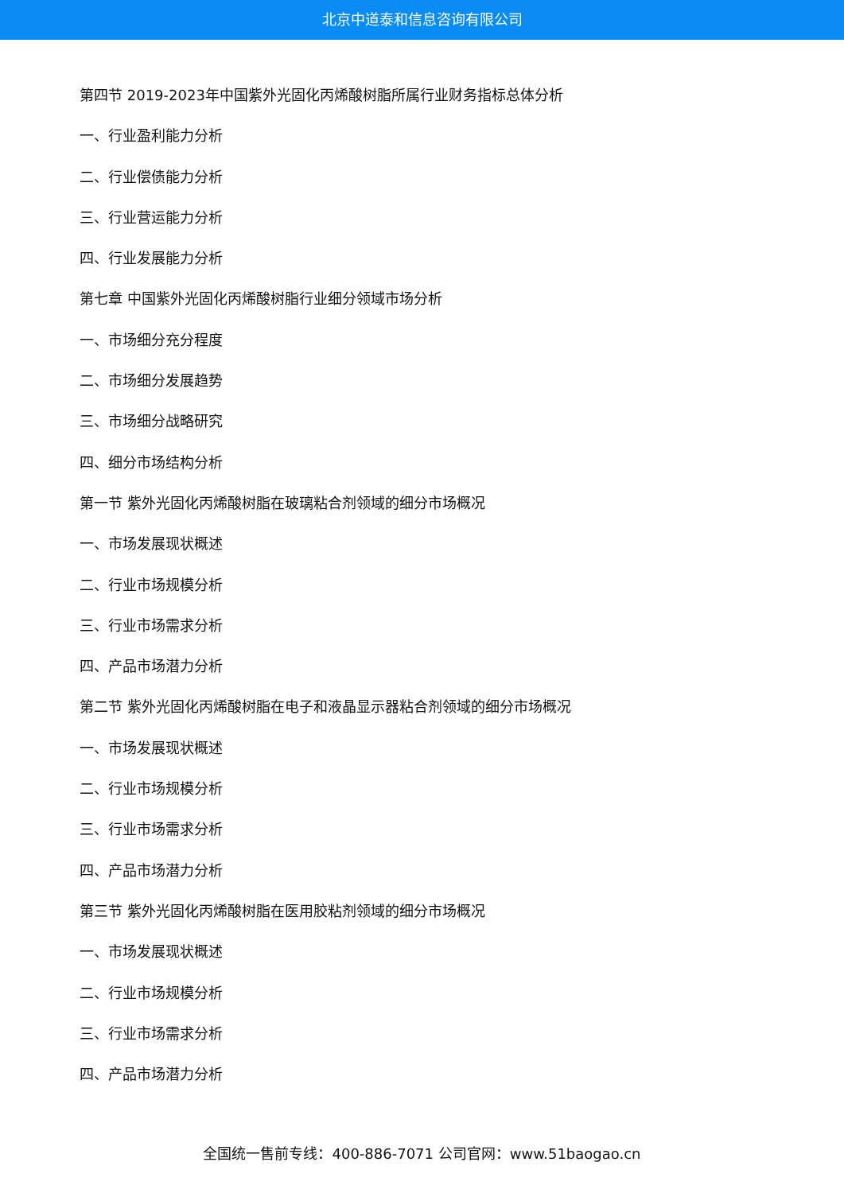北京中道泰和信息咨询有限公司
第四节 2019-2023年中国紫外光固化丙烯酸树脂所属行业财务指标总体分析
一、行业盈利能力分析
二、行业偿债能力分析
三、行业营运能力分析
四、行业发展能力分析
第七章 中国紫外光固化丙烯酸树脂行业细分领域市场分析
一、市场细分充分程度
二、市场细分发展趋势
三、市场细分战略研究
四、细分市场结构分析
第一节 紫外光固化丙烯酸树脂在玻璃粘合剂领域的细分市场概况
一、市场发展现状概述
二、行业市场规模分析
三、行业市场需求分析
四、产品市场潜力分析
第二节 紫外光固化丙烯酸树脂在电子和液晶显示器粘合剂领域的细分市场概况
一、市场发展现状概述
二、行业市场规模分析
三、行业市场需求分析
四、产品市场潜力分析
第三节 紫外光固化丙烯酸树脂在医用胶粘剂领域的细分市场概况
一、市场发展现状概述
二、行业市场规模分析
三、行业市场需求分析
四、产品市场潜力分析
全国统一售前专线：400-886-7071 公司官网：www.51baogao.cn